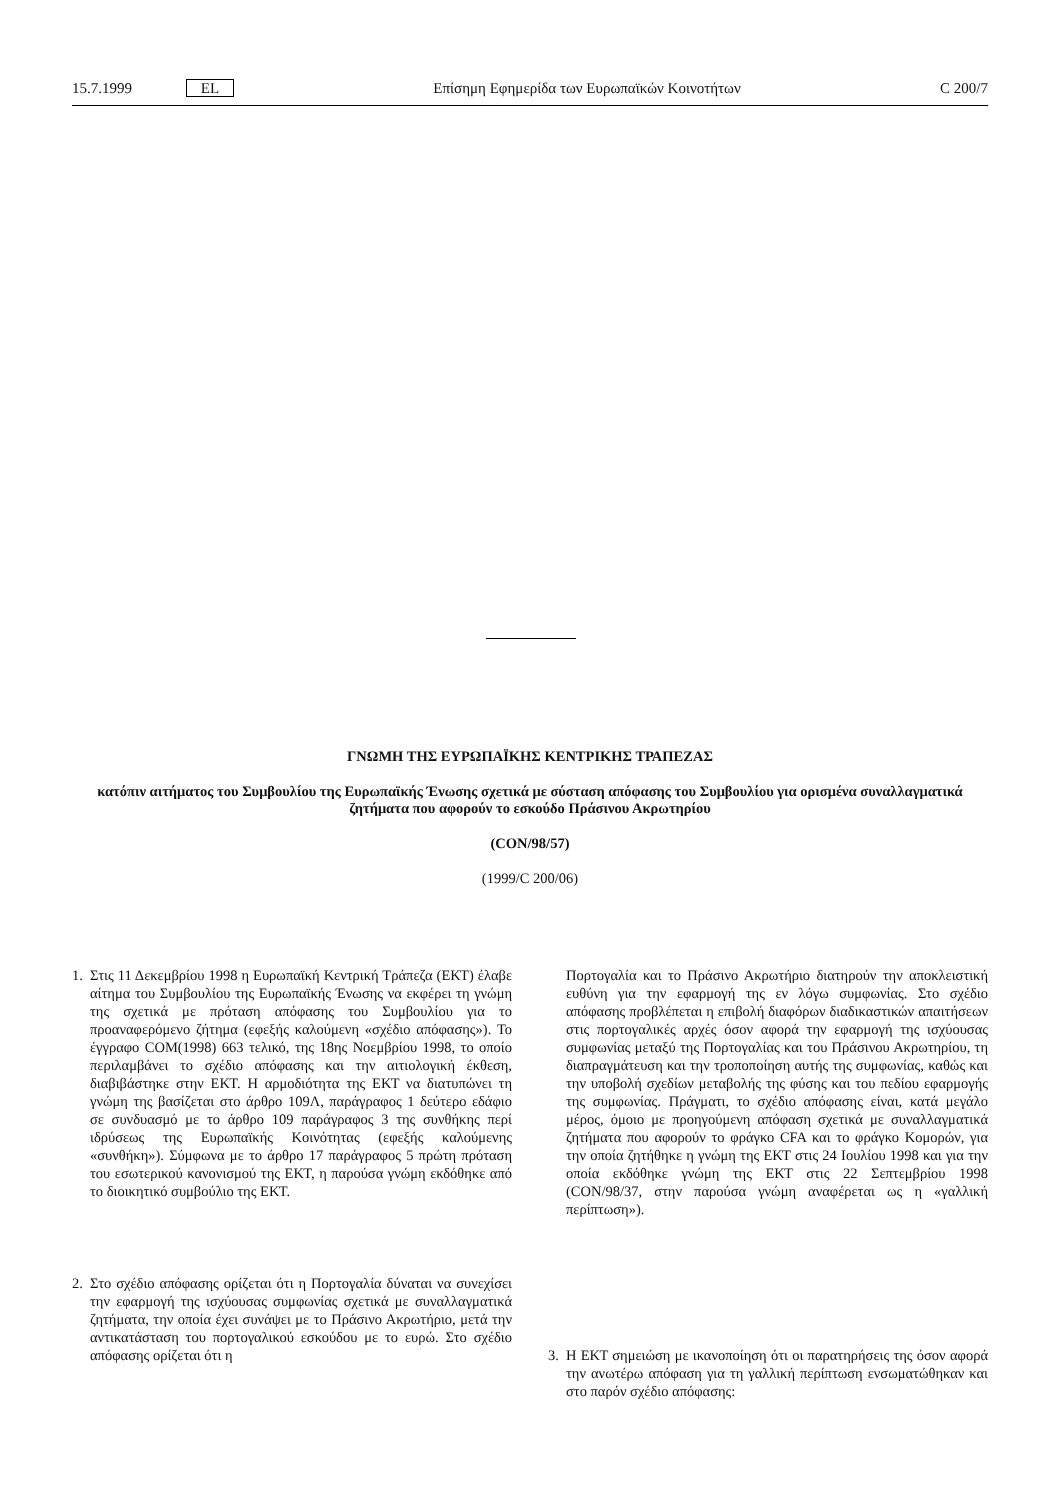15.7.1999 EL Επίσημη Εφημερίδα των Ευρωπαϊκών Κοινοτήτων C 200/7
ΓΝΩΜΗ ΤΗΣ ΕΥΡΩΠΑΪΚΗΣ ΚΕΝΤΡΙΚΗΣ ΤΡΑΠΕΖΑΣ
κατόπιν αιτήματος του Συμβουλίου της Ευρωπαϊκής Ένωσης σχετικά με σύσταση απόφασης του Συμβουλίου για ορισμένα συναλλαγματικά ζητήματα που αφορούν το εσκούδο Πράσινου Ακρωτηρίου
(CON/98/57)
(1999/C 200/06)
1. Στις 11 Δεκεμβρίου 1998 η Ευρωπαϊκή Κεντρική Τράπεζα (ΕΚΤ) έλαβε αίτημα του Συμβουλίου της Ευρωπαϊκής Ένωσης να εκφέρει τη γνώμη της σχετικά με πρόταση απόφασης του Συμβουλίου για το προαναφερόμενο ζήτημα (εφεξής καλούμενη «σχέδιο απόφασης»). Το έγγραφο COM(1998) 663 τελικό, της 18ης Νοεμβρίου 1998, το οποίο περιλαμβάνει το σχέδιο απόφασης και την αιτιολογική έκθεση, διαβιβάστηκε στην ΕΚΤ. Η αρμοδιότητα της ΕΚΤ να διατυπώνει τη γνώμη της βασίζεται στο άρθρο 109Λ, παράγραφος 1 δεύτερο εδάφιο σε συνδυασμό με το άρθρο 109 παράγραφος 3 της συνθήκης περί ιδρύσεως της Ευρωπαϊκής Κοινότητας (εφεξής καλούμενης «συνθήκη»). Σύμφωνα με το άρθρο 17 παράγραφος 5 πρώτη πρόταση του εσωτερικού κανονισμού της ΕΚΤ, η παρούσα γνώμη εκδόθηκε από το διοικητικό συμβούλιο της ΕΚΤ.
2. Στο σχέδιο απόφασης ορίζεται ότι η Πορτογαλία δύναται να συνεχίσει την εφαρμογή της ισχύουσας συμφωνίας σχετικά με συναλλαγματικά ζητήματα, την οποία έχει συνάψει με το Πράσινο Ακρωτήριο, μετά την αντικατάσταση του πορτογαλικού εσκούδου με το ευρώ. Στο σχέδιο απόφασης ορίζεται ότι η
Πορτογαλία και το Πράσινο Ακρωτήριο διατηρούν την αποκλειστική ευθύνη για την εφαρμογή της εν λόγω συμφωνίας. Στο σχέδιο απόφασης προβλέπεται η επιβολή διαφόρων διαδικαστικών απαιτήσεων στις πορτογαλικές αρχές όσον αφορά την εφαρμογή της ισχύουσας συμφωνίας μεταξύ της Πορτογαλίας και του Πράσινου Ακρωτηρίου, τη διαπραγμάτευση και την τροποποίηση αυτής της συμφωνίας, καθώς και την υποβολή σχεδίων μεταβολής της φύσης και του πεδίου εφαρμογής της συμφωνίας. Πράγματι, το σχέδιο απόφασης είναι, κατά μεγάλο μέρος, όμοιο με προηγούμενη απόφαση σχετικά με συναλλαγματικά ζητήματα που αφορούν το φράγκο CFA και το φράγκο Κομορών, για την οποία ζητήθηκε η γνώμη της ΕΚΤ στις 24 Ιουλίου 1998 και για την οποία εκδόθηκε γνώμη της ΕΚΤ στις 22 Σεπτεμβρίου 1998 (CON/98/37, στην παρούσα γνώμη αναφέρεται ως η «γαλλική περίπτωση»).
3. Η ΕΚΤ σημειώση με ικανοποίηση ότι οι παρατηρήσεις της όσον αφορά την ανωτέρω απόφαση για τη γαλλική περίπτωση ενσωματώθηκαν και στο παρόν σχέδιο απόφασης: